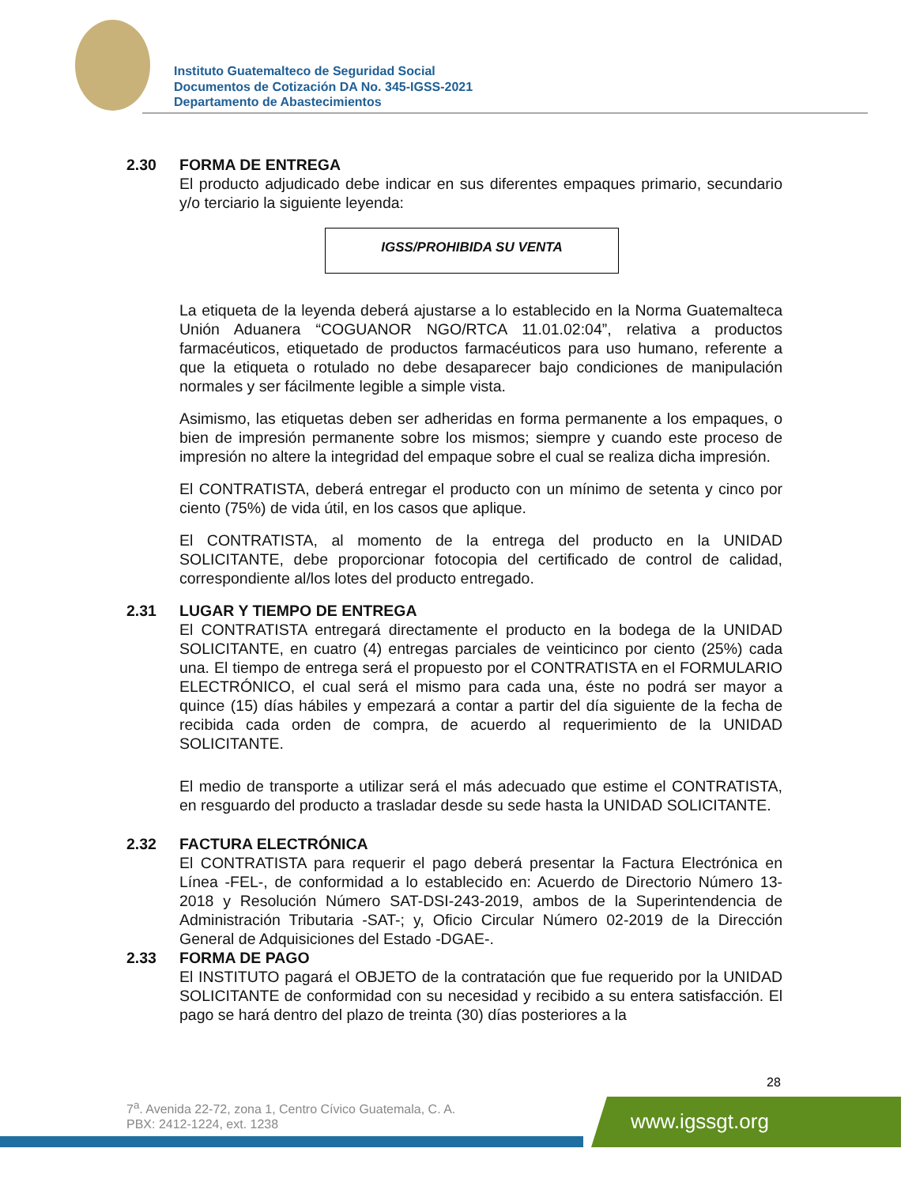Instituto Guatemalteco de Seguridad Social
Documentos de Cotización DA No. 345-IGSS-2021
Departamento de Abastecimientos
2.30 FORMA DE ENTREGA
El producto adjudicado debe indicar en sus diferentes empaques primario, secundario y/o terciario la siguiente leyenda:
IGSS/PROHIBIDA SU VENTA
La etiqueta de la leyenda deberá ajustarse a lo establecido en la Norma Guatemalteca Unión Aduanera “COGUANOR NGO/RTCA 11.01.02:04”, relativa a productos farmacéuticos, etiquetado de productos farmacéuticos para uso humano, referente a que la etiqueta o rotulado no debe desaparecer bajo condiciones de manipulación normales y ser fácilmente legible a simple vista.
Asimismo, las etiquetas deben ser adheridas en forma permanente a los empaques, o bien de impresión permanente sobre los mismos; siempre y cuando este proceso de impresión no altere la integridad del empaque sobre el cual se realiza dicha impresión.
El CONTRATISTA, deberá entregar el producto con un mínimo de setenta y cinco por ciento (75%) de vida útil, en los casos que aplique.
El CONTRATISTA, al momento de la entrega del producto en la UNIDAD SOLICITANTE, debe proporcionar fotocopia del certificado de control de calidad, correspondiente al/los lotes del producto entregado.
2.31 LUGAR Y TIEMPO DE ENTREGA
El CONTRATISTA entregará directamente el producto en la bodega de la UNIDAD SOLICITANTE, en cuatro (4) entregas parciales de veinticinco por ciento (25%) cada una. El tiempo de entrega será el propuesto por el CONTRATISTA en el FORMULARIO ELECTRÓNICO, el cual será el mismo para cada una, éste no podrá ser mayor a quince (15) días hábiles y empezará a contar a partir del día siguiente de la fecha de recibida cada orden de compra, de acuerdo al requerimiento de la UNIDAD SOLICITANTE.
El medio de transporte a utilizar será el más adecuado que estime el CONTRATISTA, en resguardo del producto a trasladar desde su sede hasta la UNIDAD SOLICITANTE.
2.32 FACTURA ELECTRÓNICA
El CONTRATISTA para requerir el pago deberá presentar la Factura Electrónica en Línea -FEL-, de conformidad a lo establecido en: Acuerdo de Directorio Número 13-2018 y Resolución Número SAT-DSI-243-2019, ambos de la Superintendencia de Administración Tributaria -SAT-; y, Oficio Circular Número 02-2019 de la Dirección General de Adquisiciones del Estado -DGAE-.
2.33 FORMA DE PAGO
El INSTITUTO pagará el OBJETO de la contratación que fue requerido por la UNIDAD SOLICITANTE de conformidad con su necesidad y recibido a su entera satisfacción. El pago se hará dentro del plazo de treinta (30) días posteriores a la
28
7<sup>a</sup>. Avenida 22-72, zona 1, Centro Cívico Guatemala, C. A.
PBX: 2412-1224, ext. 1238
www.igssgt.org